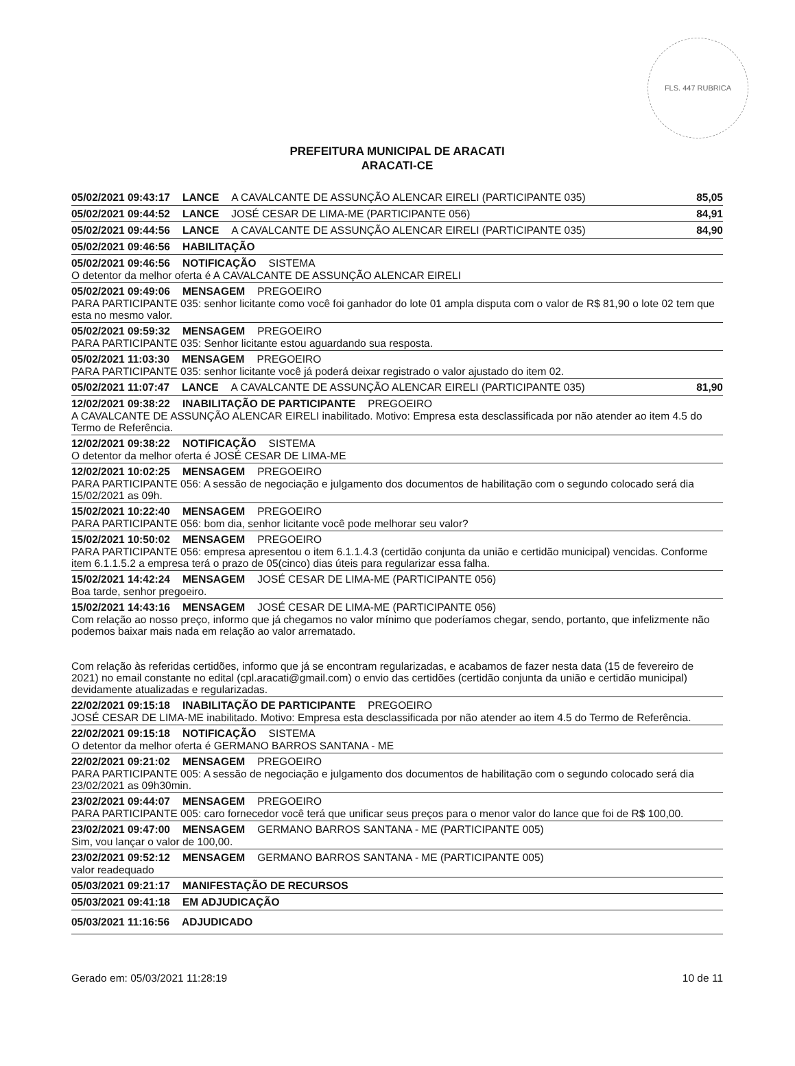FLS. 447 RUBRICA
PREFEITURA MUNICIPAL DE ARACATI
ARACATI-CE
05/02/2021 09:43:17 LANCE A CAVALCANTE DE ASSUNÇÃO ALENCAR EIRELI (PARTICIPANTE 035) 85,05
05/02/2021 09:44:52 LANCE JOSÉ CESAR DE LIMA-ME (PARTICIPANTE 056) 84,91
05/02/2021 09:44:56 LANCE A CAVALCANTE DE ASSUNÇÃO ALENCAR EIRELI (PARTICIPANTE 035) 84,90
05/02/2021 09:46:56 HABILITAÇÃO
05/02/2021 09:46:56 NOTIFICAÇÃO SISTEMA
O detentor da melhor oferta é A CAVALCANTE DE ASSUNÇÃO ALENCAR EIRELI
05/02/2021 09:49:06 MENSAGEM PREGOEIRO
PARA PARTICIPANTE 035: senhor licitante como você foi ganhador do lote 01 ampla disputa com o valor de R$ 81,90 o lote 02 tem que esta no mesmo valor.
05/02/2021 09:59:32 MENSAGEM PREGOEIRO
PARA PARTICIPANTE 035: Senhor licitante estou aguardando sua resposta.
05/02/2021 11:03:30 MENSAGEM PREGOEIRO
PARA PARTICIPANTE 035: senhor licitante você já poderá deixar registrado o valor ajustado do item 02.
05/02/2021 11:07:47 LANCE A CAVALCANTE DE ASSUNÇÃO ALENCAR EIRELI (PARTICIPANTE 035) 81,90
12/02/2021 09:38:22 INABILITAÇÃO DE PARTICIPANTE PREGOEIRO
A CAVALCANTE DE ASSUNÇÃO ALENCAR EIRELI inabilitado. Motivo: Empresa esta desclassificada por não atender ao item 4.5 do Termo de Referência.
12/02/2021 09:38:22 NOTIFICAÇÃO SISTEMA
O detentor da melhor oferta é JOSÉ CESAR DE LIMA-ME
12/02/2021 10:02:25 MENSAGEM PREGOEIRO
PARA PARTICIPANTE 056: A sessão de negociação e julgamento dos documentos de habilitação com o segundo colocado será dia 15/02/2021 as 09h.
15/02/2021 10:22:40 MENSAGEM PREGOEIRO
PARA PARTICIPANTE 056: bom dia, senhor licitante você pode melhorar seu valor?
15/02/2021 10:50:02 MENSAGEM PREGOEIRO
PARA PARTICIPANTE 056: empresa apresentou o item 6.1.1.4.3 (certidão conjunta da união e certidão municipal) vencidas. Conforme item 6.1.1.5.2 a empresa terá o prazo de 05(cinco) dias úteis para regularizar essa falha.
15/02/2021 14:42:24 MENSAGEM JOSÉ CESAR DE LIMA-ME (PARTICIPANTE 056)
Boa tarde, senhor pregoeiro.
15/02/2021 14:43:16 MENSAGEM JOSÉ CESAR DE LIMA-ME (PARTICIPANTE 056)
Com relação ao nosso preço, informo que já chegamos no valor mínimo que poderíamos chegar, sendo, portanto, que infelizmente não podemos baixar mais nada em relação ao valor arrematado.
Com relação às referidas certidões, informo que já se encontram regularizadas, e acabamos de fazer nesta data (15 de fevereiro de 2021) no email constante no edital (cpl.aracati@gmail.com) o envio das certidões (certidão conjunta da união e certidão municipal) devidamente atualizadas e regularizadas.
22/02/2021 09:15:18 INABILITAÇÃO DE PARTICIPANTE PREGOEIRO
JOSÉ CESAR DE LIMA-ME inabilitado. Motivo: Empresa esta desclassificada por não atender ao item 4.5 do Termo de Referência.
22/02/2021 09:15:18 NOTIFICAÇÃO SISTEMA
O detentor da melhor oferta é GERMANO BARROS SANTANA - ME
22/02/2021 09:21:02 MENSAGEM PREGOEIRO
PARA PARTICIPANTE 005: A sessão de negociação e julgamento dos documentos de habilitação com o segundo colocado será dia 23/02/2021 as 09h30min.
23/02/2021 09:44:07 MENSAGEM PREGOEIRO
PARA PARTICIPANTE 005: caro fornecedor você terá que unificar seus preços para o menor valor do lance que foi de R$ 100,00.
23/02/2021 09:47:00 MENSAGEM GERMANO BARROS SANTANA - ME (PARTICIPANTE 005)
Sim, vou lançar o valor de 100,00.
23/02/2021 09:52:12 MENSAGEM GERMANO BARROS SANTANA - ME (PARTICIPANTE 005)
valor readequado
05/03/2021 09:21:17 MANIFESTAÇÃO DE RECURSOS
05/03/2021 09:41:18 EM ADJUDICAÇÃO
05/03/2021 11:16:56 ADJUDICADO
Gerado em: 05/03/2021 11:28:19 10 de 11